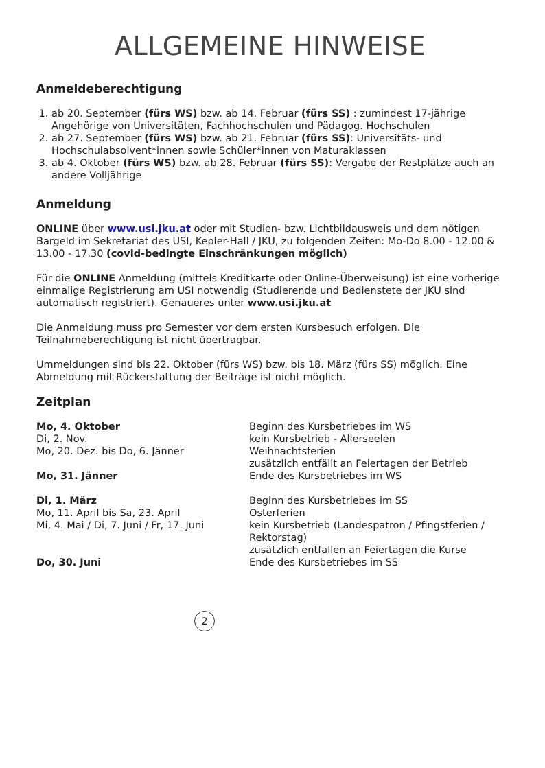ALLGEMEINE HINWEISE
Anmeldeberechtigung
1. ab 20. September (fürs WS) bzw. ab 14. Februar (fürs SS) : zumindest 17-jährige Angehörige von Universitäten, Fachhochschulen und Pädagog. Hochschulen
2. ab 27. September (fürs WS) bzw. ab 21. Februar (fürs SS): Universitäts- und Hochschulabsolvent*innen sowie Schüler*innen von Maturaklassen
3. ab 4. Oktober (fürs WS) bzw. ab 28. Februar (fürs SS): Vergabe der Restplätze auch an andere Volljährige
Anmeldung
ONLINE über www.usi.jku.at oder mit Studien- bzw. Lichtbildausweis und dem nötigen Bargeld im Sekretariat des USI, Kepler-Hall / JKU, zu folgenden Zeiten: Mo-Do 8.00 - 12.00 & 13.00 - 17.30 (covid-bedingte Einschränkungen möglich)
Für die ONLINE Anmeldung (mittels Kreditkarte oder Online-Überweisung) ist eine vorherige einmalige Registrierung am USI notwendig (Studierende und Bedienstete der JKU sind automatisch registriert). Genaueres unter www.usi.jku.at
Die Anmeldung muss pro Semester vor dem ersten Kursbesuch erfolgen. Die Teilnahmeberechtigung ist nicht übertragbar.
Ummeldungen sind bis 22. Oktober (fürs WS) bzw. bis 18. März (fürs SS) möglich. Eine Abmeldung mit Rückerstattung der Beiträge ist nicht möglich.
Zeitplan
| Mo, 4. Oktober | Beginn des Kursbetriebes im WS |
| Di, 2. Nov. | kein Kursbetrieb - Allerseelen |
| Mo, 20. Dez. bis Do, 6. Jänner | Weihnachtsferien zusätzlich entfällt an Feiertagen der Betrieb |
| Mo, 31. Jänner | Ende des Kursbetriebes im WS |
| Di, 1. März | Beginn des Kursbetriebes im SS |
| Mo, 11. April bis Sa, 23. April | Osterferien |
| Mi, 4. Mai / Di, 7. Juni / Fr, 17. Juni | kein Kursbetrieb (Landespatron / Pfingstferien / Rektorstag) zusätzlich entfallen an Feiertagen die Kurse |
| Do, 30. Juni | Ende des Kursbetriebes im SS |
2